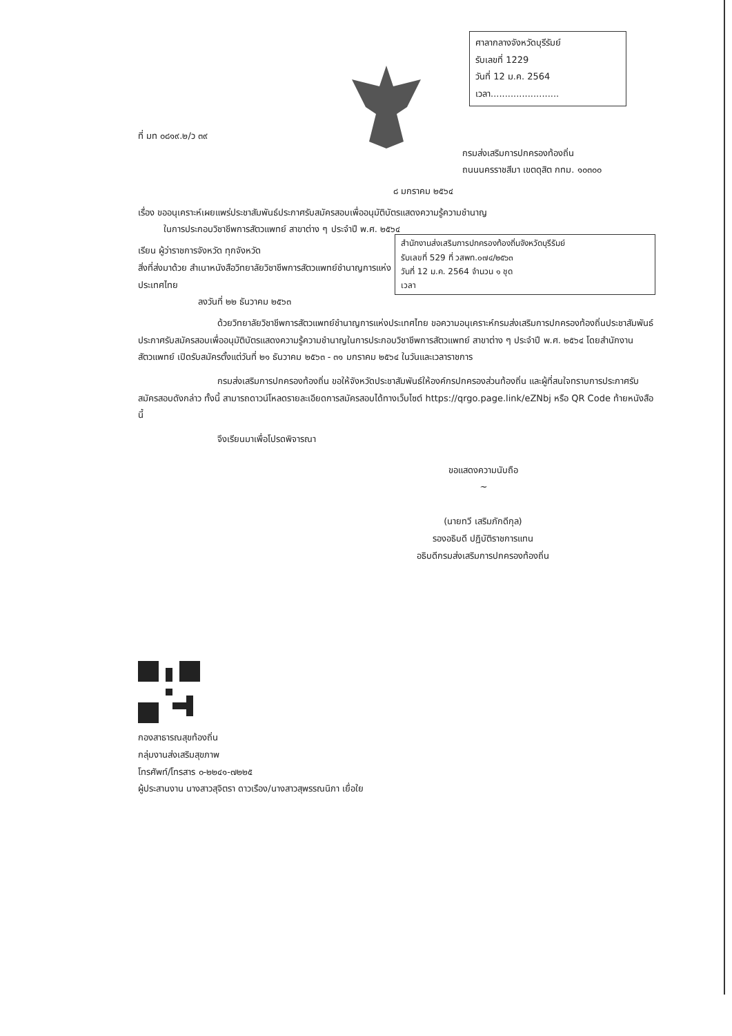ศาลากลางจังหวัดบุรีรัมย์
รับเลขที่ 1229
วันที่ 12 ม.ค. 2564
เวลา........................
ที่ มท ๐๘๑๙.๒/ว ๓๙
กรมส่งเสริมการปกครองท้องถิ่น
ถนนนครราชสีมา เขตดุสิต กทม. ๑๐๓๐๐
๘ มกราคม ๒๕๖๔
เรื่อง ขออนุเคราะห์เผยแพร่ประชาสัมพันธ์ประกาศรับสมัครสอบเพื่ออนุมัติบัตรแสดงความรู้ความชำนาญ
ในการประกอบวิชาชีพการสัตวแพทย์ สาขาต่าง ๆ ประจำปี พ.ศ. ๒๕๖๔
สำนักงานส่งเสริมการปกครองท้องถิ่นจังหวัดบุรีรัมย์
รับเลขที่ 529 ที่ วสพท.๐๗๔/๒๕๖๓
วันที่ 12 ม.ค. 2564 จำนวน ๑ ชุด
เวลา
เรียน ผู้ว่าราชการจังหวัด ทุกจังหวัด
สิ่งที่ส่งมาด้วย สำเนาหนังสือวิทยาลัยวิชาชีพการสัตวแพทย์ชำนาญการแห่งประเทศไทย
ลงวันที่ ๒๒ ธันวาคม ๒๕๖๓
ด้วยวิทยาลัยวิชาชีพการสัตวแพทย์ชำนาญการแห่งประเทศไทย ขอความอนุเคราะห์กรมส่งเสริมการปกครองท้องถิ่นประชาสัมพันธ์ประกาศรับสมัครสอบเพื่ออนุมัติบัตรแสดงความรู้ความชำนาญในการประกอบวิชาชีพการสัตวแพทย์ สาขาต่าง ๆ ประจำปี พ.ศ. ๒๕๖๔ โดยสำนักงานสัตวแพทย์ เปิดรับสมัครตั้งแต่วันที่ ๒๑ ธันวาคม ๒๕๖๓ - ๓๑ มกราคม ๒๕๖๔ ในวันและเวลาราชการ
กรมส่งเสริมการปกครองท้องถิ่น ขอให้จังหวัดประชาสัมพันธ์ให้องค์กรปกครองส่วนท้องถิ่น และผู้ที่สนใจทราบการประกาศรับสมัครสอบดังกล่าว ทั้งนี้ สามารถดาวน์โหลดรายละเอียดการสมัครสอบได้ทางเว็บไซต์ https://qrgo.page.link/eZNbj หรือ QR Code ท้ายหนังสือนี้
จึงเรียนมาเพื่อโปรดพิจารณา
ขอแสดงความนับถือ
~
(นายทวี เสริมภักดีกุล)
รองอธิบดี ปฏิบัติราชการแทน
อธิบดีกรมส่งเสริมการปกครองท้องถิ่น
กองสาธารณสุขท้องถิ่น
กลุ่มงานส่งเสริมสุขภาพ
โทรศัพท์/โทรสาร ๐-๒๒๔๑-๗๒๒๕
ผู้ประสานงาน นางสาวสุจิตรา ดาวเรือง/นางสาวสุพรรณนิภา เยื่อใย